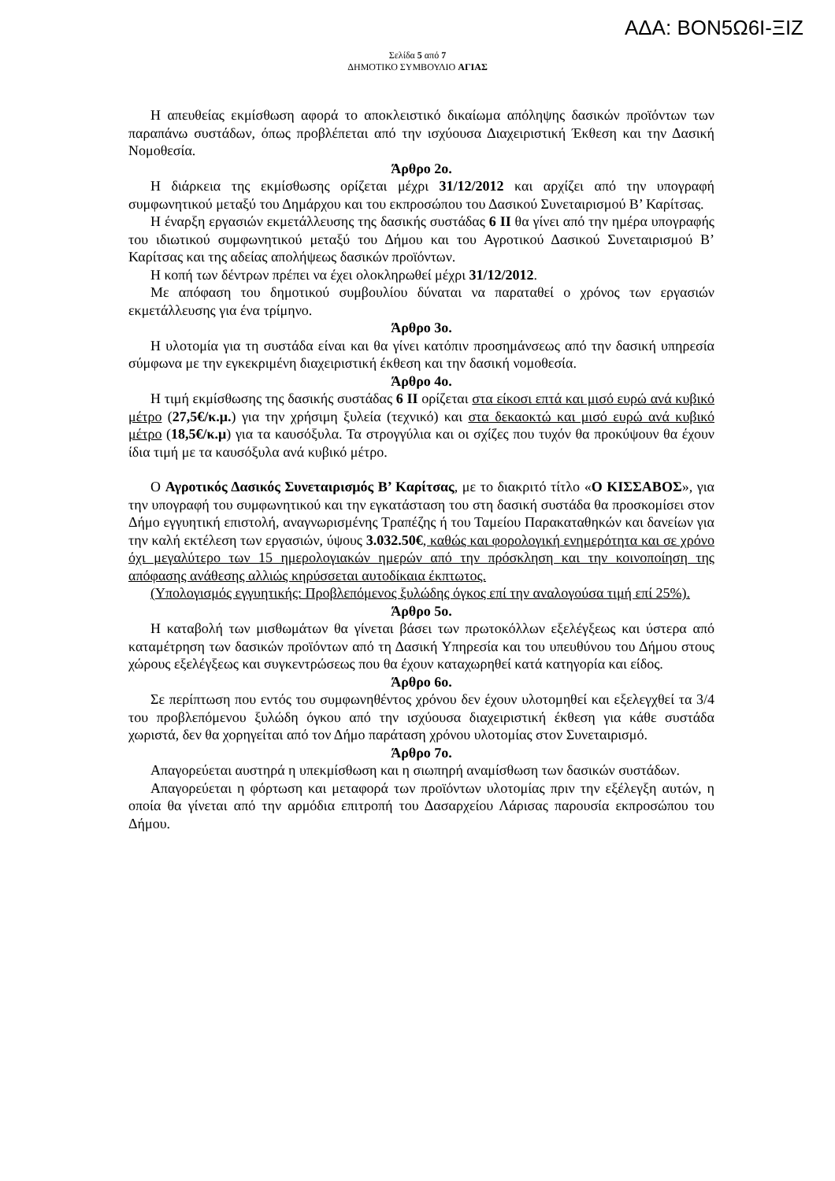ΑΔΑ: ΒΟΝ5Ω6Ι-ΞΙΖ
Σελίδα 5 από 7
ΔΗΜΟΤΙΚΟ ΣΥΜΒΟΥΛΙΟ ΑΓΙΑΣ
Η απευθείας εκμίσθωση αφορά το αποκλειστικό δικαίωμα απόληψης δασικών προϊόντων των παραπάνω συστάδων, όπως προβλέπεται από την ισχύουσα Διαχειριστική Έκθεση και την Δασική Νομοθεσία.
Άρθρο 2ο.
Η διάρκεια της εκμίσθωσης ορίζεται μέχρι 31/12/2012 και αρχίζει από την υπογραφή συμφωνητικού μεταξύ του Δημάρχου και του εκπροσώπου του Δασικού Συνεταιρισμού Β’ Καρίτσας.
Η έναρξη εργασιών εκμετάλλευσης της δασικής συστάδας 6 ΙΙ θα γίνει από την ημέρα υπογραφής του ιδιωτικού συμφωνητικού μεταξύ του Δήμου και του Αγροτικού Δασικού Συνεταιρισμού Β’ Καρίτσας και της αδείας απολήψεως δασικών προϊόντων.
Η κοπή των δέντρων πρέπει να έχει ολοκληρωθεί μέχρι 31/12/2012.
Με απόφαση του δημοτικού συμβουλίου δύναται να παραταθεί ο χρόνος των εργασιών εκμετάλλευσης για ένα τρίμηνο.
Άρθρο 3ο.
Η υλοτομία για τη συστάδα είναι και θα γίνει κατόπιν προσημάνσεως από την δασική υπηρεσία σύμφωνα με την εγκεκριμένη διαχειριστική έκθεση και την δασική νομοθεσία.
Άρθρο 4ο.
Η τιμή εκμίσθωσης της δασικής συστάδας 6 ΙΙ ορίζεται στα είκοσι επτά και μισό ευρώ ανά κυβικό μέτρο (27,5€/κ.μ.) για την χρήσιμη ξυλεία (τεχνικό) και στα δεκαοκτώ και μισό ευρώ ανά κυβικό μέτρο (18,5€/κ.μ) για τα καυσόξυλα. Τα στρογγύλια και οι σχίζες που τυχόν θα προκύψουν θα έχουν ίδια τιμή με τα καυσόξυλα ανά κυβικό μέτρο.
Ο Αγροτικός Δασικός Συνεταιρισμός Β’ Καρίτσας, με το διακριτό τίτλο «Ο ΚΙΣΣΑΒΟΣ», για την υπογραφή του συμφωνητικού και την εγκατάσταση του στη δασική συστάδα θα προσκομίσει στον Δήμο εγγυητική επιστολή, αναγνωρισμένης Τραπέζης ή του Ταμείου Παρακαταθηκών και δανείων για την καλή εκτέλεση των εργασιών, ύψους 3.032.50€, καθώς και φορολογική ενημερότητα και σε χρόνο όχι μεγαλύτερο των 15 ημερολογιακών ημερών από την πρόσκληση και την κοινοποίηση της απόφασης ανάθεσης αλλιώς κηρύσσεται αυτοδίκαια έκπτωτος.
(Υπολογισμός εγγυητικής: Προβλεπόμενος ξυλώδης όγκος επί την αναλογούσα τιμή επί 25%).
Άρθρο 5ο.
Η καταβολή των μισθωμάτων θα γίνεται βάσει των πρωτοκόλλων εξελέγξεως και ύστερα από καταμέτρηση των δασικών προϊόντων από τη Δασική Υπηρεσία και του υπευθύνου του Δήμου στους χώρους εξελέγξεως και συγκεντρώσεως που θα έχουν καταχωρηθεί κατά κατηγορία και είδος.
Άρθρο 6ο.
Σε περίπτωση που εντός του συμφωνηθέντος χρόνου δεν έχουν υλοτομηθεί και εξελεγχθεί τα 3/4 του προβλεπόμενου ξυλώδη όγκου από την ισχύουσα διαχειριστική έκθεση για κάθε συστάδα χωριστά, δεν θα χορηγείται από τον Δήμο παράταση χρόνου υλοτομίας στον Συνεταιρισμό.
Άρθρο 7ο.
Απαγορεύεται αυστηρά η υπεκμίσθωση και η σιωπηρή αναμίσθωση των δασικών συστάδων.
Απαγορεύεται η φόρτωση και μεταφορά των προϊόντων υλοτομίας πριν την εξέλεγξη αυτών, η οποία θα γίνεται από την αρμόδια επιτροπή του Δασαρχείου Λάρισας παρουσία εκπροσώπου του Δήμου.